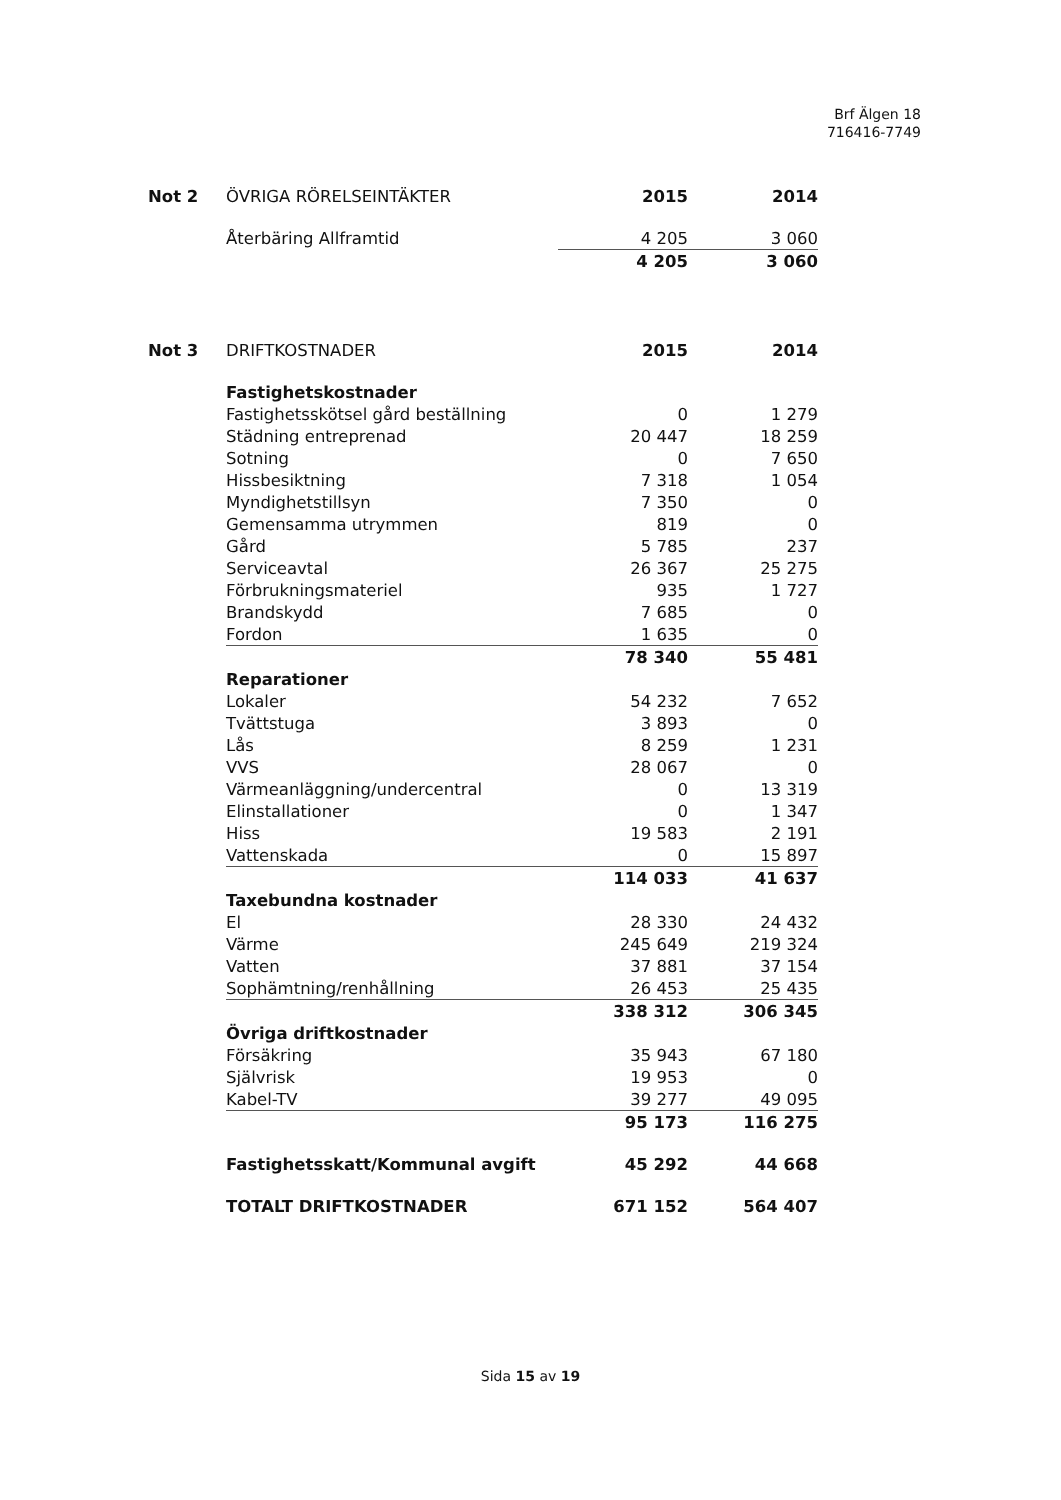Brf Älgen 18
716416-7749
| Not 2 | ÖVRIGA RÖRELSEINTÄKTER | 2015 | 2014 |
| --- | --- | --- | --- |
| | Återbäring Allframtid | 4 205 | 3 060 |
| | | 4 205 | 3 060 |
| Not 3 | DRIFTKOSTNADER | 2015 | 2014 |
| --- | --- | --- | --- |
| | Fastighetskostnader | | |
| | Fastighetsskötsel gård beställning | 0 | 1 279 |
| | Städning entreprenad | 20 447 | 18 259 |
| | Sotning | 0 | 7 650 |
| | Hissbesiktning | 7 318 | 1 054 |
| | Myndighetstillsyn | 7 350 | 0 |
| | Gemensamma utrymmen | 819 | 0 |
| | Gård | 5 785 | 237 |
| | Serviceavtal | 26 367 | 25 275 |
| | Förbrukningsmateriel | 935 | 1 727 |
| | Brandskydd | 7 685 | 0 |
| | Fordon | 1 635 | 0 |
| | | 78 340 | 55 481 |
| | Reparationer | | |
| | Lokaler | 54 232 | 7 652 |
| | Tvättstuga | 3 893 | 0 |
| | Lås | 8 259 | 1 231 |
| | VVS | 28 067 | 0 |
| | Värmeanläggning/undercentral | 0 | 13 319 |
| | Elinstallationer | 0 | 1 347 |
| | Hiss | 19 583 | 2 191 |
| | Vattenskada | 0 | 15 897 |
| | | 114 033 | 41 637 |
| | Taxebundna kostnader | | |
| | El | 28 330 | 24 432 |
| | Värme | 245 649 | 219 324 |
| | Vatten | 37 881 | 37 154 |
| | Sophämtning/renhållning | 26 453 | 25 435 |
| | | 338 312 | 306 345 |
| | Övriga driftkostnader | | |
| | Försäkring | 35 943 | 67 180 |
| | Självrisk | 19 953 | 0 |
| | Kabel-TV | 39 277 | 49 095 |
| | | 95 173 | 116 275 |
| | Fastighetsskatt/Kommunal avgift | 45 292 | 44 668 |
| | TOTALT DRIFTKOSTNADER | 671 152 | 564 407 |
Sida 15 av 19